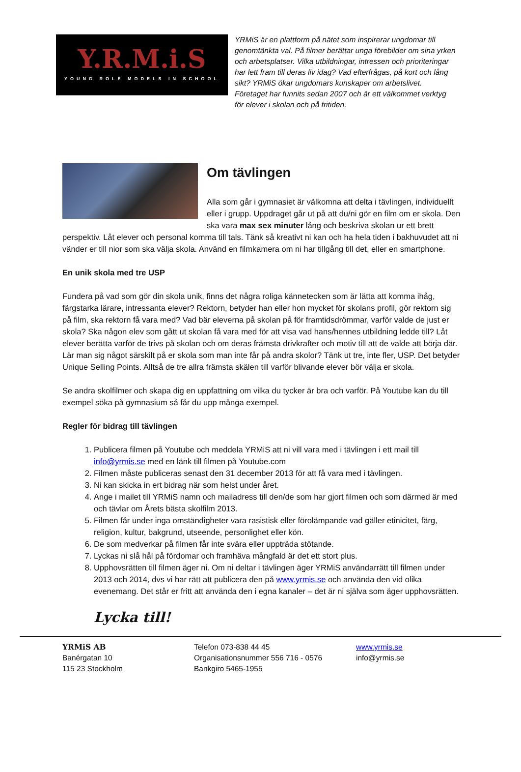Y.R.M.i.S
YOUNG ROLE MODELS IN SCHOOL
YRMiS är en plattform på nätet som inspirerar ungdomar till genomtänkta val. På filmer berättar unga förebilder om sina yrken och arbetsplatser. Vilka utbildningar, intressen och prioriteringar har lett fram till deras liv idag? Vad efterfrågas, på kort och lång sikt? YRMiS ökar ungdomars kunskaper om arbetslivet. Företaget har funnits sedan 2007 och är ett välkommet verktyg för elever i skolan och på fritiden.
Om tävlingen
Alla som går i gymnasiet är välkomna att delta i tävlingen, individuellt eller i grupp. Uppdraget går ut på att du/ni gör en film om er skola. Den ska vara max sex minuter lång och beskriva skolan ur ett brett perspektiv. Låt elever och personal komma till tals. Tänk så kreativt ni kan och ha hela tiden i bakhuvudet att ni vänder er till nior som ska välja skola. Använd en filmkamera om ni har tillgång till det, eller en smartphone.
En unik skola med tre USP
Fundera på vad som gör din skola unik, finns det några roliga kännetecken som är lätta att komma ihåg, färgstarka lärare, intressanta elever? Rektorn, betyder han eller hon mycket för skolans profil, gör rektorn sig på film, ska rektorn få vara med? Vad bär eleverna på skolan på för framtidsdrömmar, varför valde de just er skola? Ska någon elev som gått ut skolan få vara med för att visa vad hans/hennes utbildning ledde till? Låt elever berätta varför de trivs på skolan och om deras främsta drivkrafter och motiv till att de valde att börja där. Lär man sig något särskilt på er skola som man inte får på andra skolor? Tänk ut tre, inte fler, USP. Det betyder Unique Selling Points. Alltså de tre allra främsta skälen till varför blivande elever bör välja er skola.
Se andra skolfilmer och skapa dig en uppfattning om vilka du tycker är bra och varför. På Youtube kan du till exempel söka på gymnasium så får du upp många exempel.
Regler för bidrag till tävlingen
1. Publicera filmen på Youtube och meddela YRMiS att ni vill vara med i tävlingen i ett mail till info@yrmis.se med en länk till filmen på Youtube.com
2. Filmen måste publiceras senast den 31 december 2013 för att få vara med i tävlingen.
3. Ni kan skicka in ert bidrag när som helst under året.
4. Ange i mailet till YRMiS namn och mailadress till den/de som har gjort filmen och som därmed är med och tävlar om Årets bästa skolfilm 2013.
5. Filmen får under inga omständigheter vara rasistisk eller förolämpande vad gäller etinicitet, färg, religion, kultur, bakgrund, utseende, personlighet eller kön.
6. De som medverkar på filmen får inte svära eller uppträda stötande.
7. Lyckas ni slå hål på fördomar och framhäva mångfald är det ett stort plus.
8. Upphovsrätten till filmen äger ni. Om ni deltar i tävlingen äger YRMiS användarrätt till filmen under 2013 och 2014, dvs vi har rätt att publicera den på www.yrmis.se och använda den vid olika evenemang. Det står er fritt att använda den i egna kanaler – det är ni själva som äger upphovsrätten.
Lycka till!
YRMiS AB
Banérgatan 10
115 23 Stockholm
Telefon 073-838 44 45
Organisationsnummer 556 716 - 0576
Bankgiro 5465-1955
www.yrmis.se
info@yrmis.se